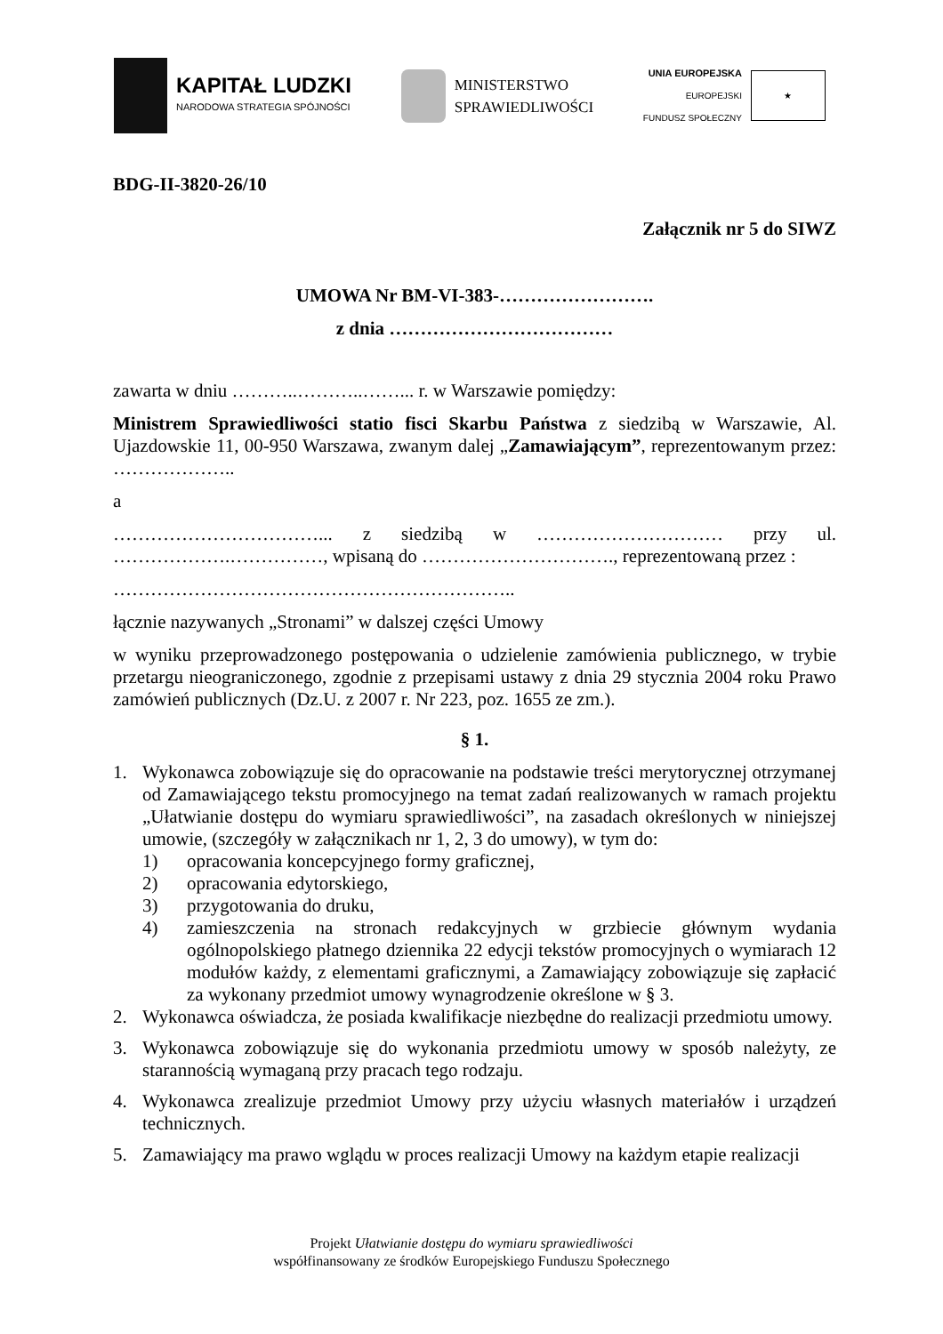KAPITAŁ LUDZKI
NARODOWA STRATEGIA SPÓJNOŚCI
MINISTERSTWO
SPRAWIEDLIWOŚCI
UNIA EUROPEJSKA
EUROPEJSKI
FUNDUSZ SPOŁECZNY
★
BDG-II-3820-26/10
Załącznik nr 5 do SIWZ
UMOWA Nr BM-VI-383-…………………….
z dnia ………………………………
zawarta w dniu ………..………..……... r. w Warszawie pomiędzy:
Ministrem Sprawiedliwości statio fisci Skarbu Państwa z siedzibą w Warszawie, Al. Ujazdowskie 11, 00-950 Warszawa, zwanym dalej „Zamawiającym”, reprezentowanym przez: ………………..
a
……………………………... z siedzibą w ………………………… przy ul. ……………….……………, wpisaną do …………………………., reprezentowaną przez :
………………………………………………………..
łącznie nazywanych „Stronami” w dalszej części Umowy
w wyniku przeprowadzonego postępowania o udzielenie zamówienia publicznego, w trybie przetargu nieograniczonego, zgodnie z przepisami ustawy z dnia 29 stycznia 2004 roku Prawo zamówień publicznych (Dz.U. z 2007 r. Nr 223, poz. 1655 ze zm.).
§ 1.
1. Wykonawca zobowiązuje się do opracowanie na podstawie treści merytorycznej otrzymanej od Zamawiającego tekstu promocyjnego na temat zadań realizowanych w ramach projektu „Ułatwianie dostępu do wymiaru sprawiedliwości”, na zasadach określonych w niniejszej umowie, (szczegóły w załącznikach nr 1, 2, 3 do umowy), w tym do:
1) opracowania koncepcyjnego formy graficznej,
2) opracowania edytorskiego,
3) przygotowania do druku,
4) zamieszczenia na stronach redakcyjnych w grzbiecie głównym wydania ogólnopolskiego płatnego dziennika 22 edycji tekstów promocyjnych o wymiarach 12 modułów każdy, z elementami graficznymi, a Zamawiający zobowiązuje się zapłacić za wykonany przedmiot umowy wynagrodzenie określone w § 3.
2. Wykonawca oświadcza, że posiada kwalifikacje niezbędne do realizacji przedmiotu umowy.
3. Wykonawca zobowiązuje się do wykonania przedmiotu umowy w sposób należyty, ze starannością wymaganą przy pracach tego rodzaju.
4. Wykonawca zrealizuje przedmiot Umowy przy użyciu własnych materiałów i urządzeń technicznych.
5. Zamawiający ma prawo wglądu w proces realizacji Umowy na każdym etapie realizacji
Projekt Ułatwianie dostępu do wymiaru sprawiedliwości
współfinansowany ze środków Europejskiego Funduszu Społecznego